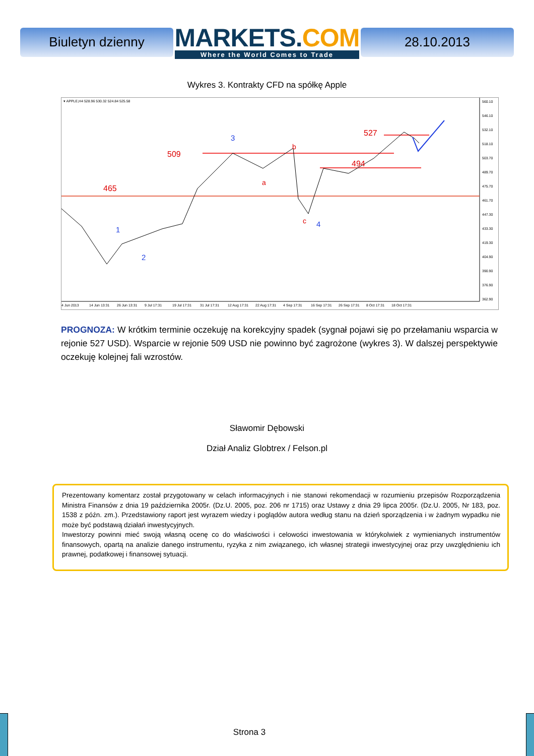Biuletyn dzienny
MARKETS.COM
Where the World Comes to Trade
28.10.2013
Wykres 3. Kontrakty CFD na spółkę Apple
▾ APPLE,H4 528.96 530.32 524.84 525.58
465
509
494
527
b
a
c
1
2
3
4
560.10
546.10
532.10
518.10
503.70
489.70
475.70
461.70
447.30
433.30
419.30
404.90
390.90
376.90
362.90
4 Jun 2013
14 Jun 13:31
26 Jun 13:31
9 Jul 17:31
19 Jul 17:31
31 Jul 17:31
12 Aug 17:31
22 Aug 17:31
4 Sep 17:31
16 Sep 17:31
26 Sep 17:31
8 Oct 17:31
18 Oct 17:31
PROGNOZA: W krótkim terminie oczekuję na korekcyjny spadek (sygnał pojawi się po przełamaniu wsparcia w rejonie 527 USD). Wsparcie w rejonie 509 USD nie powinno być zagrożone (wykres 3). W dalszej perspektywie oczekuję kolejnej fali wzrostów.
Sławomir Dębowski
Dział Analiz Globtrex / Felson.pl
Prezentowany komentarz został przygotowany w celach informacyjnych i nie stanowi rekomendacji w rozumieniu przepisów Rozporządzenia Ministra Finansów z dnia 19 października 2005r. (Dz.U. 2005, poz. 206 nr 1715) oraz Ustawy z dnia 29 lipca 2005r. (Dz.U. 2005, Nr 183, poz. 1538 z późn. zm.). Przedstawiony raport jest wyrazem wiedzy i poglądów autora według stanu na dzień sporządzenia i w żadnym wypadku nie może być podstawą działań inwestycyjnych.
Inwestorzy powinni mieć swoją własną ocenę co do właściwości i celowości inwestowania w którykolwiek z wymienianych instrumentów finansowych, opartą na analizie danego instrumentu, ryzyka z nim związanego, ich własnej strategii inwestycyjnej oraz przy uwzględnieniu ich prawnej, podatkowej i finansowej sytuacji.
Strona 3